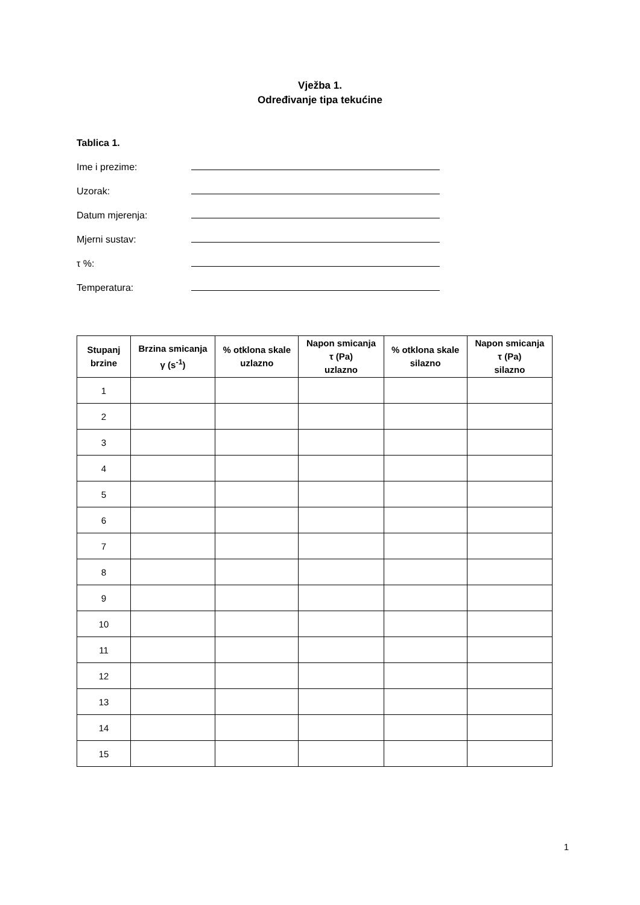Vježba 1.
Određivanje tipa tekućine
Tablica 1.
Ime i prezime:
Uzorak:
Datum mjerenja:
Mjerni sustav:
τ %:
Temperatura:
| Stupanj brzine | Brzina smicanja γ (s<sup>-1</sup>) | % otklona skale uzlazno | Napon smicanja τ (Pa) uzlazno | % otklona skale silazno | Napon smicanja τ (Pa) silazno |
| --- | --- | --- | --- | --- | --- |
| 1 | | | | | |
| 2 | | | | | |
| 3 | | | | | |
| 4 | | | | | |
| 5 | | | | | |
| 6 | | | | | |
| 7 | | | | | |
| 8 | | | | | |
| 9 | | | | | |
| 10 | | | | | |
| 11 | | | | | |
| 12 | | | | | |
| 13 | | | | | |
| 14 | | | | | |
| 15 | | | | | |
1